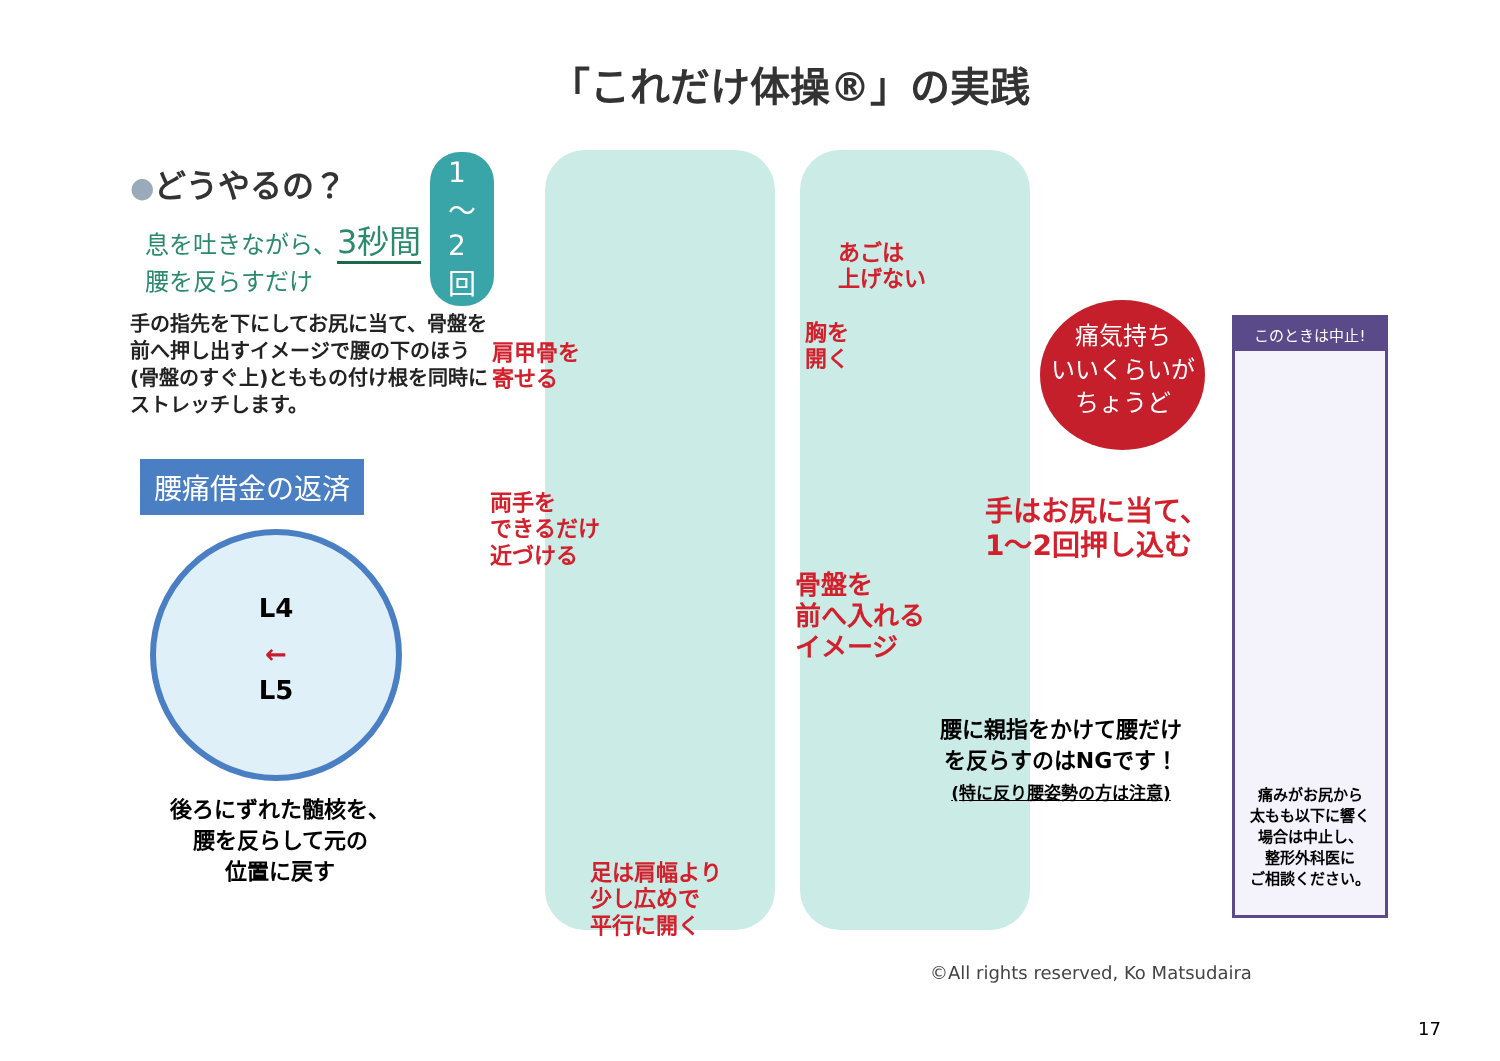「これだけ体操®」の実践
●どうやるの？
1～2回
息を吐きながら、3秒間
腰を反らすだけ
手の指先を下にしてお尻に当て、骨盤を前へ押し出すイメージで腰の下のほう(骨盤のすぐ上)とももの付け根を同時にストレッチします。
腰痛借金の返済
L4
←
L5
後ろにずれた髄核を、
腰を反らして元の
位置に戻す
肩甲骨を
寄せる
両手を
できるだけ
近づける
足は肩幅より
少し広めで
平行に開く
あごは
上げない
胸を
開く
骨盤を
前へ入れる
イメージ
痛気持ち
いいくらいが
ちょうど
手はお尻に当て、
1～2回押し込む
腰に親指をかけて腰だけ
を反らすのはNGです！
(特に反り腰姿勢の方は注意)
このときは中止!
痛みがお尻から
太もも以下に響く
場合は中止し、
整形外科医に
ご相談ください。
©All rights reserved, Ko Matsudaira
17